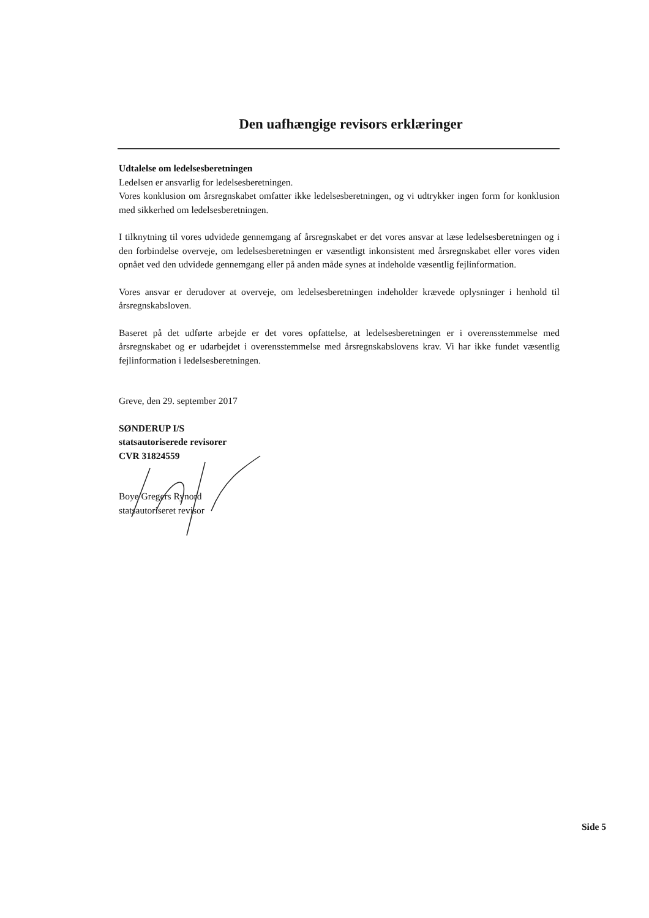Den uafhængige revisors erklæringer
Udtalelse om ledelsesberetningen
Ledelsen er ansvarlig for ledelsesberetningen.
Vores konklusion om årsregnskabet omfatter ikke ledelsesberetningen, og vi udtrykker ingen form for konklusion med sikkerhed om ledelsesberetningen.
I tilknytning til vores udvidede gennemgang af årsregnskabet er det vores ansvar at læse ledelsesberetningen og i den forbindelse overveje, om ledelsesberetningen er væsentligt inkonsistent med årsregnskabet eller vores viden opnået ved den udvidede gennemgang eller på anden måde synes at indeholde væsentlig fejlinformation.
Vores ansvar er derudover at overveje, om ledelsesberetningen indeholder krævede oplysninger i henhold til årsregnskabsloven.
Baseret på det udførte arbejde er det vores opfattelse, at ledelsesberetningen er i overensstemmelse med årsregnskabet og er udarbejdet i overensstemmelse med årsregnskabslovens krav. Vi har ikke fundet væsentlig fejlinformation i ledelsesberetningen.
Greve, den 29. september 2017
SØNDERUP I/S
statsautoriserede revisorer
CVR 31824559
Boye Gregers Rynord
statsautoriseret revisor
Side 5